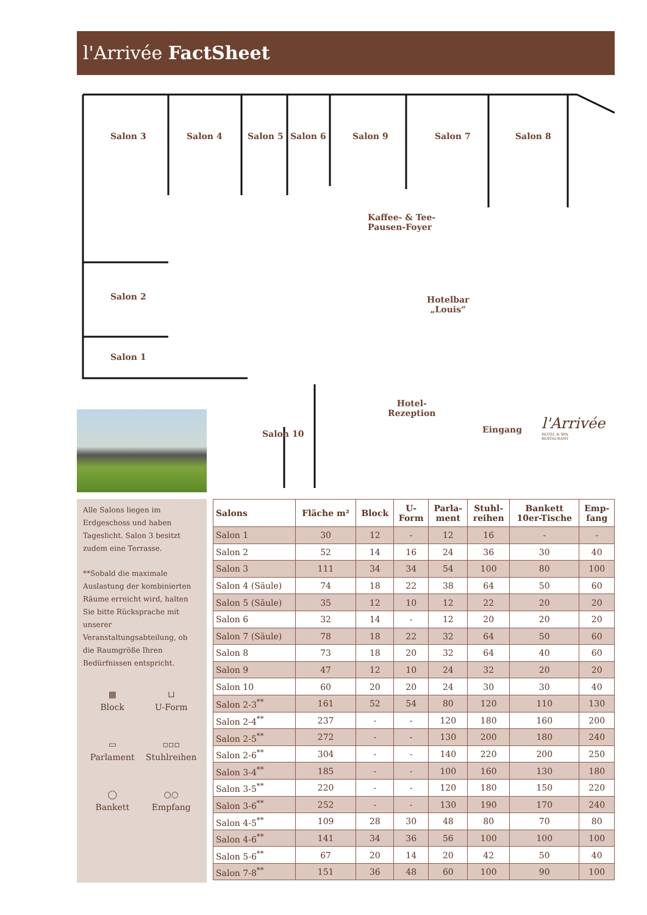l'Arrivée FactSheet
Salon 3 Salon 4 Salon 5 Salon 6 Salon 9 Salon 7 Salon 8
Kaffee- & Tee-
Pausen-Foyer
Salon 2
Hotelbar
„Louis“
Salon 1
Hotel-
Rezeption
Salon 10 Eingang
l'Arrivée
HOTEL & SPA
RESTAURANT
Alle Salons liegen im Erdgeschoss und haben Tageslicht. Salon 3 besitzt zudem eine Terrasse.
**Sobald die maximale Auslastung der kombinierten Räume erreicht wird, halten Sie bitte Rücksprache mit unserer Veranstaltungsabteilung, ob die Raumgröße Ihren Bedürfnissen entspricht.
▦
Block
⊔
U-Form
▭
Parlament
▫▫▫
Stuhlreihen
◯
Bankett
○○
Empfang
| Salons | Fläche m² | Block | U- Form | Parla- ment | Stuhl- reihen | Bankett 10er-Tische | Emp- fang |
| --- | --- | --- | --- | --- | --- | --- | --- |
| Salon 1 | 30 | 12 | - | 12 | 16 | - | - |
| Salon 2 | 52 | 14 | 16 | 24 | 36 | 30 | 40 |
| Salon 3 | 111 | 34 | 34 | 54 | 100 | 80 | 100 |
| Salon 4 (Säule) | 74 | 18 | 22 | 38 | 64 | 50 | 60 |
| Salon 5 (Säule) | 35 | 12 | 10 | 12 | 22 | 20 | 20 |
| Salon 6 | 32 | 14 | - | 12 | 20 | 20 | 20 |
| Salon 7 (Säule) | 78 | 18 | 22 | 32 | 64 | 50 | 60 |
| Salon 8 | 73 | 18 | 20 | 32 | 64 | 40 | 60 |
| Salon 9 | 47 | 12 | 10 | 24 | 32 | 20 | 20 |
| Salon 10 | 60 | 20 | 20 | 24 | 30 | 30 | 40 |
| Salon 2-3<sup>**</sup> | 161 | 52 | 54 | 80 | 120 | 110 | 130 |
| Salon 2-4<sup>**</sup> | 237 | - | - | 120 | 180 | 160 | 200 |
| Salon 2-5<sup>**</sup> | 272 | - | - | 130 | 200 | 180 | 240 |
| Salon 2-6<sup>**</sup> | 304 | - | - | 140 | 220 | 200 | 250 |
| Salon 3-4<sup>**</sup> | 185 | - | - | 100 | 160 | 130 | 180 |
| Salon 3-5<sup>**</sup> | 220 | - | - | 120 | 180 | 150 | 220 |
| Salon 3-6<sup>**</sup> | 252 | - | - | 130 | 190 | 170 | 240 |
| Salon 4-5<sup>**</sup> | 109 | 28 | 30 | 48 | 80 | 70 | 80 |
| Salon 4-6<sup>**</sup> | 141 | 34 | 36 | 56 | 100 | 100 | 100 |
| Salon 5-6<sup>**</sup> | 67 | 20 | 14 | 20 | 42 | 50 | 40 |
| Salon 7-8<sup>**</sup> | 151 | 36 | 48 | 60 | 100 | 90 | 100 |